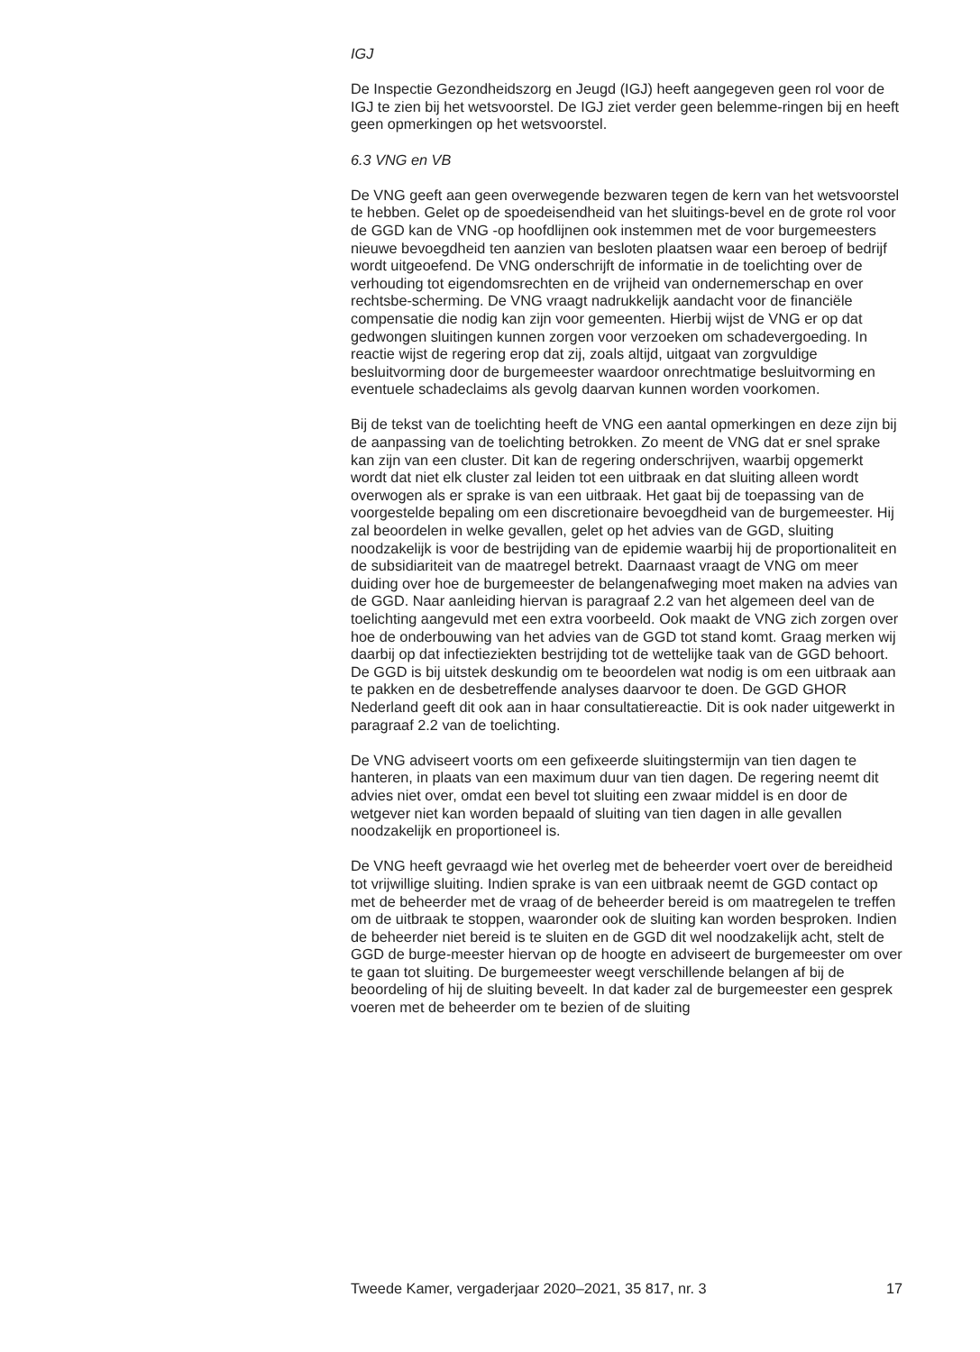IGJ
De Inspectie Gezondheidszorg en Jeugd (IGJ) heeft aangegeven geen rol voor de IGJ te zien bij het wetsvoorstel. De IGJ ziet verder geen belemme-ringen bij en heeft geen opmerkingen op het wetsvoorstel.
6.3 VNG en VB
De VNG geeft aan geen overwegende bezwaren tegen de kern van het wetsvoorstel te hebben. Gelet op de spoedeisendheid van het sluitings-bevel en de grote rol voor de GGD kan de VNG -op hoofdlijnen ook instemmen met de voor burgemeesters nieuwe bevoegdheid ten aanzien van besloten plaatsen waar een beroep of bedrijf wordt uitgeoefend. De VNG onderschrijft de informatie in de toelichting over de verhouding tot eigendomsrechten en de vrijheid van ondernemerschap en over rechtsbe-scherming. De VNG vraagt nadrukkelijk aandacht voor de financiële compensatie die nodig kan zijn voor gemeenten. Hierbij wijst de VNG er op dat gedwongen sluitingen kunnen zorgen voor verzoeken om schadevergoeding. In reactie wijst de regering erop dat zij, zoals altijd, uitgaat van zorgvuldige besluitvorming door de burgemeester waardoor onrechtmatige besluitvorming en eventuele schadeclaims als gevolg daarvan kunnen worden voorkomen.
Bij de tekst van de toelichting heeft de VNG een aantal opmerkingen en deze zijn bij de aanpassing van de toelichting betrokken. Zo meent de VNG dat er snel sprake kan zijn van een cluster. Dit kan de regering onderschrijven, waarbij opgemerkt wordt dat niet elk cluster zal leiden tot een uitbraak en dat sluiting alleen wordt overwogen als er sprake is van een uitbraak. Het gaat bij de toepassing van de voorgestelde bepaling om een discretionaire bevoegdheid van de burgemeester. Hij zal beoordelen in welke gevallen, gelet op het advies van de GGD, sluiting noodzakelijk is voor de bestrijding van de epidemie waarbij hij de proportionaliteit en de subsidiariteit van de maatregel betrekt. Daarnaast vraagt de VNG om meer duiding over hoe de burgemeester de belangenafweging moet maken na advies van de GGD. Naar aanleiding hiervan is paragraaf 2.2 van het algemeen deel van de toelichting aangevuld met een extra voorbeeld. Ook maakt de VNG zich zorgen over hoe de onderbouwing van het advies van de GGD tot stand komt. Graag merken wij daarbij op dat infectieziekten bestrijding tot de wettelijke taak van de GGD behoort. De GGD is bij uitstek deskundig om te beoordelen wat nodig is om een uitbraak aan te pakken en de desbetreffende analyses daarvoor te doen. De GGD GHOR Nederland geeft dit ook aan in haar consultatiereactie. Dit is ook nader uitgewerkt in paragraaf 2.2 van de toelichting.
De VNG adviseert voorts om een gefixeerde sluitingstermijn van tien dagen te hanteren, in plaats van een maximum duur van tien dagen. De regering neemt dit advies niet over, omdat een bevel tot sluiting een zwaar middel is en door de wetgever niet kan worden bepaald of sluiting van tien dagen in alle gevallen noodzakelijk en proportioneel is.
De VNG heeft gevraagd wie het overleg met de beheerder voert over de bereidheid tot vrijwillige sluiting. Indien sprake is van een uitbraak neemt de GGD contact op met de beheerder met de vraag of de beheerder bereid is om maatregelen te treffen om de uitbraak te stoppen, waaronder ook de sluiting kan worden besproken. Indien de beheerder niet bereid is te sluiten en de GGD dit wel noodzakelijk acht, stelt de GGD de burge-meester hiervan op de hoogte en adviseert de burgemeester om over te gaan tot sluiting. De burgemeester weegt verschillende belangen af bij de beoordeling of hij de sluiting beveelt. In dat kader zal de burgemeester een gesprek voeren met de beheerder om te bezien of de sluiting
Tweede Kamer, vergaderjaar 2020–2021, 35 817, nr. 3 17